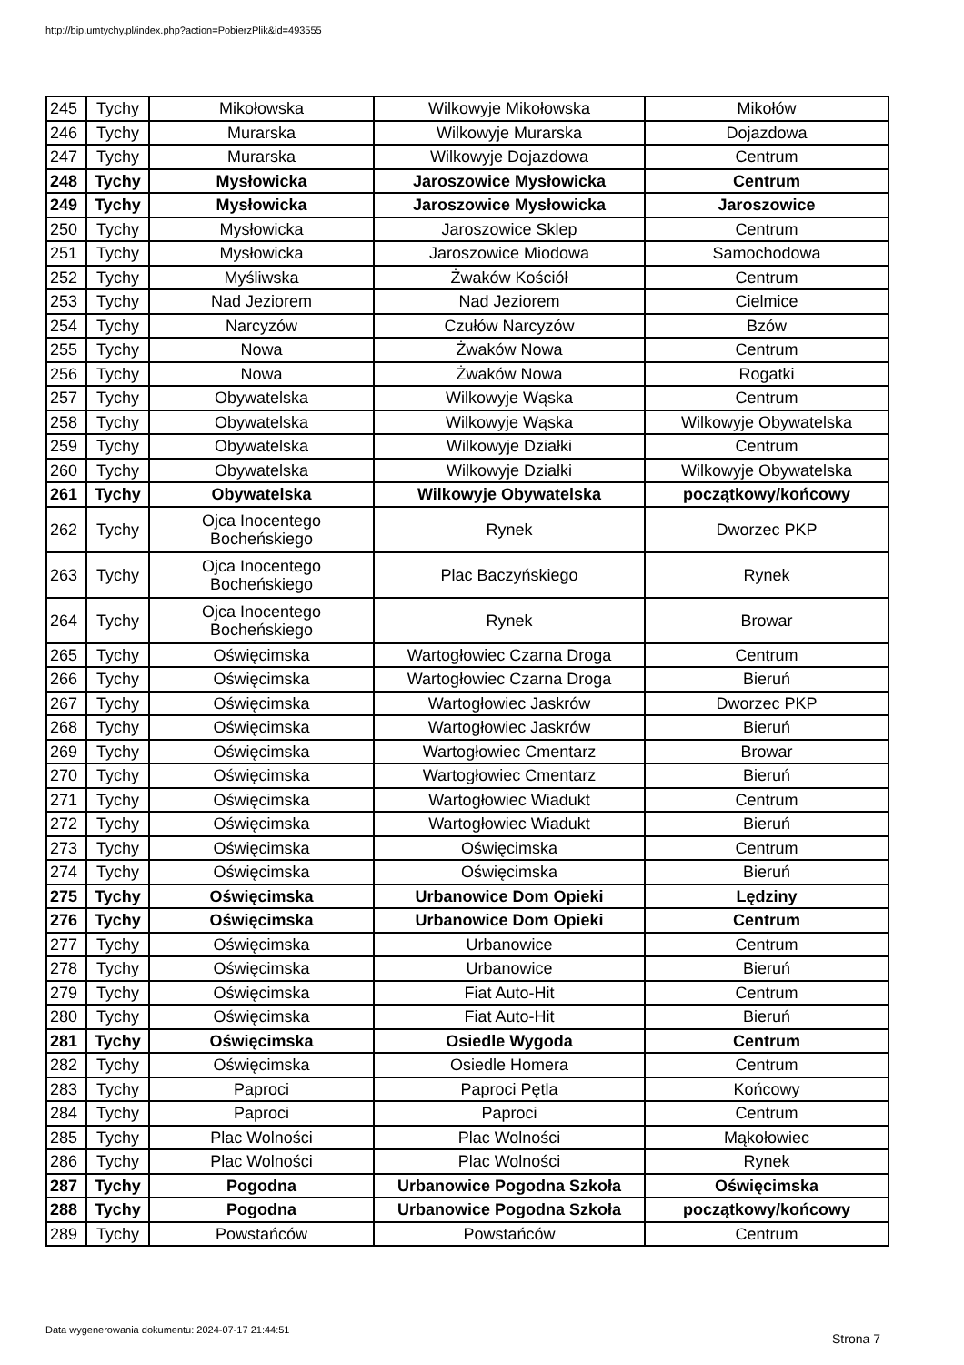http://bip.umtychy.pl/index.php?action=PobierzPlik&id=493555
| 245 | Tychy | Mikołowska | Wilkowyje Mikołowska | Mikołów |
| 246 | Tychy | Murarska | Wilkowyje Murarska | Dojazdowa |
| 247 | Tychy | Murarska | Wilkowyje Dojazdowa | Centrum |
| 248 | Tychy | Mysłowicka | Jaroszowice Mysłowicka | Centrum |
| 249 | Tychy | Mysłowicka | Jaroszowice Mysłowicka | Jaroszowice |
| 250 | Tychy | Mysłowicka | Jaroszowice Sklep | Centrum |
| 251 | Tychy | Mysłowicka | Jaroszowice Miodowa | Samochodowa |
| 252 | Tychy | Myśliwska | Żwaków Kościół | Centrum |
| 253 | Tychy | Nad Jeziorem | Nad Jeziorem | Cielmice |
| 254 | Tychy | Narcyzów | Czułów Narcyzów | Bzów |
| 255 | Tychy | Nowa | Żwaków Nowa | Centrum |
| 256 | Tychy | Nowa | Żwaków Nowa | Rogatki |
| 257 | Tychy | Obywatelska | Wilkowyje Wąska | Centrum |
| 258 | Tychy | Obywatelska | Wilkowyje Wąska | Wilkowyje Obywatelska |
| 259 | Tychy | Obywatelska | Wilkowyje Działki | Centrum |
| 260 | Tychy | Obywatelska | Wilkowyje Działki | Wilkowyje Obywatelska |
| 261 | Tychy | Obywatelska | Wilkowyje Obywatelska | początkowy/końcowy |
| 262 | Tychy | Ojca Inocentego Bocheńskiego | Rynek | Dworzec PKP |
| 263 | Tychy | Ojca Inocentego Bocheńskiego | Plac Baczyńskiego | Rynek |
| 264 | Tychy | Ojca Inocentego Bocheńskiego | Rynek | Browar |
| 265 | Tychy | Oświęcimska | Wartogłowiec Czarna Droga | Centrum |
| 266 | Tychy | Oświęcimska | Wartogłowiec Czarna Droga | Bieruń |
| 267 | Tychy | Oświęcimska | Wartogłowiec Jaskrów | Dworzec PKP |
| 268 | Tychy | Oświęcimska | Wartogłowiec Jaskrów | Bieruń |
| 269 | Tychy | Oświęcimska | Wartogłowiec Cmentarz | Browar |
| 270 | Tychy | Oświęcimska | Wartogłowiec Cmentarz | Bieruń |
| 271 | Tychy | Oświęcimska | Wartogłowiec Wiadukt | Centrum |
| 272 | Tychy | Oświęcimska | Wartogłowiec Wiadukt | Bieruń |
| 273 | Tychy | Oświęcimska | Oświęcimska | Centrum |
| 274 | Tychy | Oświęcimska | Oświęcimska | Bieruń |
| 275 | Tychy | Oświęcimska | Urbanowice Dom Opieki | Lędziny |
| 276 | Tychy | Oświęcimska | Urbanowice Dom Opieki | Centrum |
| 277 | Tychy | Oświęcimska | Urbanowice | Centrum |
| 278 | Tychy | Oświęcimska | Urbanowice | Bieruń |
| 279 | Tychy | Oświęcimska | Fiat Auto-Hit | Centrum |
| 280 | Tychy | Oświęcimska | Fiat Auto-Hit | Bieruń |
| 281 | Tychy | Oświęcimska | Osiedle Wygoda | Centrum |
| 282 | Tychy | Oświęcimska | Osiedle Homera | Centrum |
| 283 | Tychy | Paproci | Paproci Pętla | Końcowy |
| 284 | Tychy | Paproci | Paproci | Centrum |
| 285 | Tychy | Plac Wolności | Plac Wolności | Mąkołowiec |
| 286 | Tychy | Plac Wolności | Plac Wolności | Rynek |
| 287 | Tychy | Pogodna | Urbanowice Pogodna Szkoła | Oświęcimska |
| 288 | Tychy | Pogodna | Urbanowice Pogodna Szkoła | początkowy/końcowy |
| 289 | Tychy | Powstańców | Powstańców | Centrum |
Data wygenerowania dokumentu: 2024-07-17 21:44:51
Strona 7